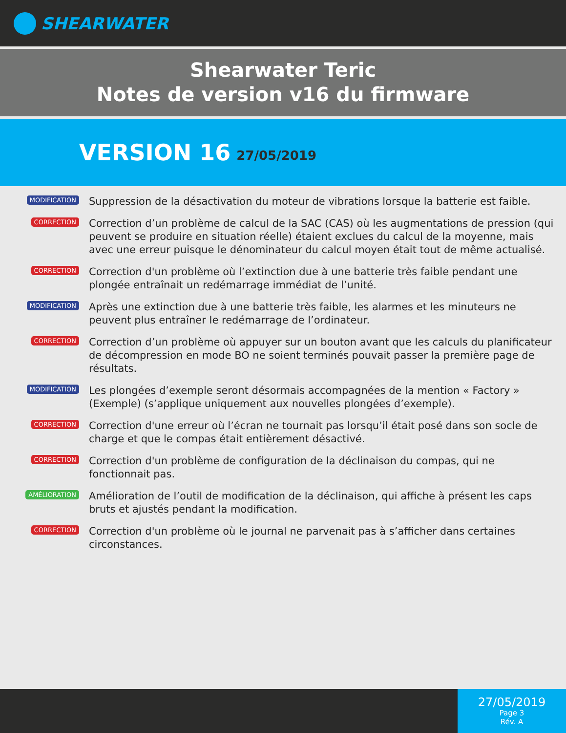SHEARWATER
Shearwater Teric
Notes de version v16 du firmware
VERSION 16 27/05/2019
MODIFICATION
Suppression de la désactivation du moteur de vibrations lorsque la batterie est faible.
CORRECTION
Correction d’un problème de calcul de la SAC (CAS) où les augmentations de pression (qui peuvent se produire en situation réelle) étaient exclues du calcul de la moyenne, mais avec une erreur puisque le dénominateur du calcul moyen était tout de même actualisé.
CORRECTION
Correction d'un problème où l’extinction due à une batterie très faible pendant une plongée entraînait un redémarrage immédiat de l’unité.
MODIFICATION
Après une extinction due à une batterie très faible, les alarmes et les minuteurs ne peuvent plus entraîner le redémarrage de l’ordinateur.
CORRECTION
Correction d’un problème où appuyer sur un bouton avant que les calculs du planificateur de décompression en mode BO ne soient terminés pouvait passer la première page de résultats.
MODIFICATION
Les plongées d’exemple seront désormais accompagnées de la mention « Factory » (Exemple) (s’applique uniquement aux nouvelles plongées d’exemple).
CORRECTION
Correction d'une erreur où l’écran ne tournait pas lorsqu’il était posé dans son socle de charge et que le compas était entièrement désactivé.
CORRECTION
Correction d'un problème de configuration de la déclinaison du compas, qui ne fonctionnait pas.
AMÉLIORATION
Amélioration de l’outil de modification de la déclinaison, qui affiche à présent les caps bruts et ajustés pendant la modification.
CORRECTION
Correction d'un problème où le journal ne parvenait pas à s’afficher dans certaines circonstances.
27/05/2019
Page 3
Rév. A